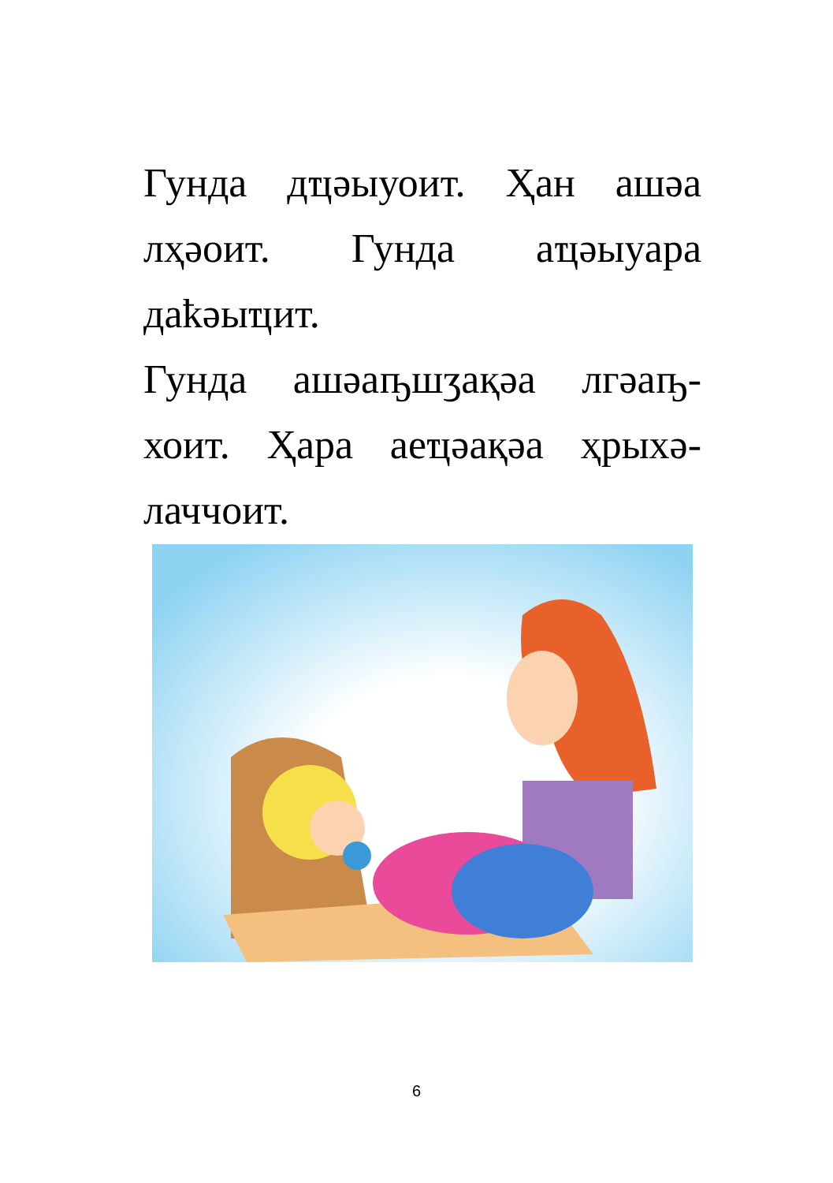Гунда дҵәыуоит. Ҳан ашәа лҳәоит. Гунда аҵәыуара даҟәыҵит.
Гунда ашәаҧшӡақәа лгәаҧ-хоит. Ҳара аеҵәақәа ҳрыхә-лаччоит.
6